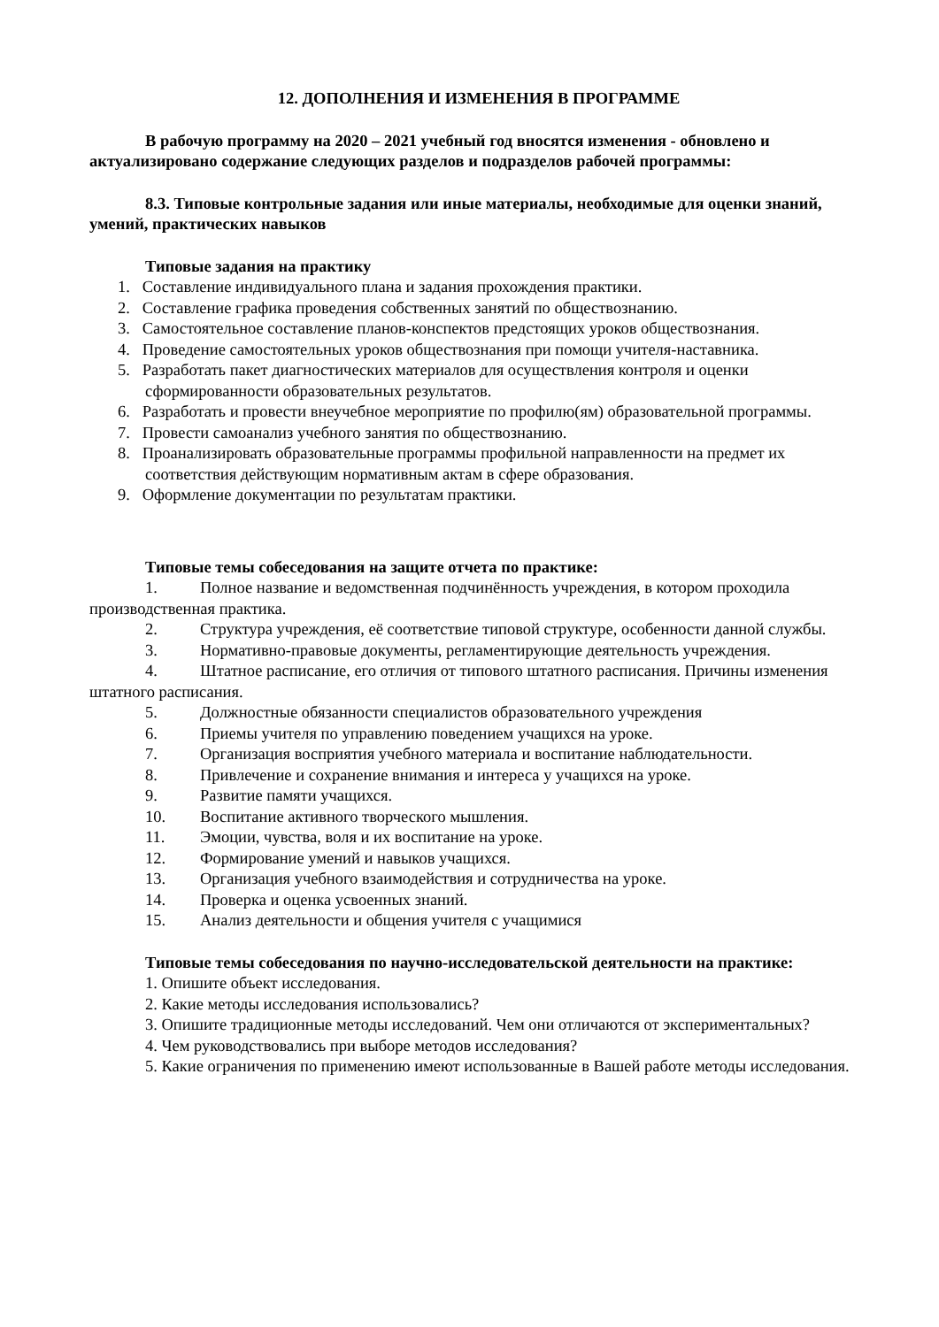12. ДОПОЛНЕНИЯ И ИЗМЕНЕНИЯ В ПРОГРАММЕ
В рабочую программу на 2020 – 2021 учебный год вносятся изменения - обновлено и актуализировано содержание следующих разделов и подразделов рабочей программы:
8.3. Типовые контрольные задания или иные материалы, необходимые для оценки знаний, умений, практических навыков
Типовые задания на практику
1. Составление индивидуального плана и задания прохождения практики.
2. Составление графика проведения собственных занятий по обществознанию.
3. Самостоятельное составление планов-конспектов предстоящих уроков обществознания.
4. Проведение самостоятельных уроков обществознания при помощи учителя-наставника.
5. Разработать пакет диагностических материалов для осуществления контроля и оценки сформированности образовательных результатов.
6. Разработать и провести внеучебное мероприятие по профилю(ям) образовательной программы.
7. Провести самоанализ учебного занятия по обществознанию.
8. Проанализировать образовательные программы профильной направленности на предмет их соответствия действующим нормативным актам в сфере образования.
9. Оформление документации по результатам практики.
Типовые темы собеседования на защите отчета по практике:
1. Полное название и ведомственная подчинённость учреждения, в котором проходила производственная практика.
2. Структура учреждения, её соответствие типовой структуре, особенности данной службы.
3. Нормативно-правовые документы, регламентирующие деятельность учреждения.
4. Штатное расписание, его отличия от типового штатного расписания. Причины изменения штатного расписания.
5. Должностные обязанности специалистов образовательного учреждения
6. Приемы учителя по управлению поведением учащихся на уроке.
7. Организация восприятия учебного материала и воспитание наблюдательности.
8. Привлечение и сохранение внимания и интереса у учащихся на уроке.
9. Развитие памяти учащихся.
10. Воспитание активного творческого мышления.
11. Эмоции, чувства, воля и их воспитание на уроке.
12. Формирование умений и навыков учащихся.
13. Организация учебного взаимодействия и сотрудничества на уроке.
14. Проверка и оценка усвоенных знаний.
15. Анализ деятельности и общения учителя с учащимися
Типовые темы собеседования по научно-исследовательской деятельности на практике:
1. Опишите объект исследования.
2. Какие методы исследования использовались?
3. Опишите традиционные методы исследований. Чем они отличаются от экспериментальных?
4. Чем руководствовались при выборе методов исследования?
5. Какие ограничения по применению имеют использованные в Вашей работе методы исследования.